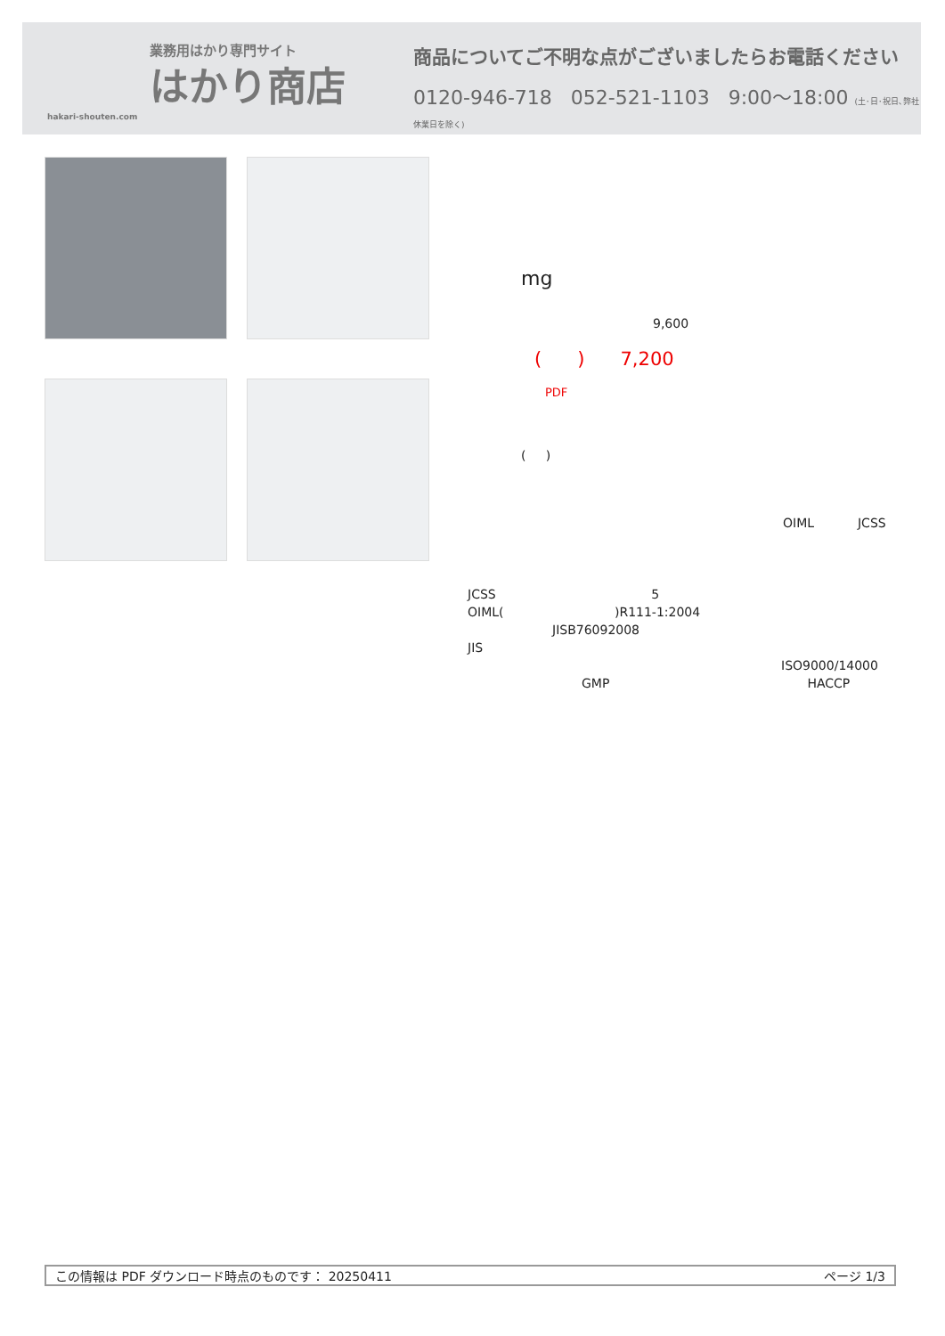業務用はかり専門サイト
はかり商店
hakari-shouten.com
商品についてご不明な点がございましたらお電話ください
0120-946-718 052-521-1103 9:00〜18:00 (土･日･祝日､弊社休業日を除く)
mg
9,600
( ) 7,200
PDF
( )
OIML JCSS
JCSS 5
OIML( )R111-1:2004
JISB76092008
JIS
ISO9000/14000
GMP HACCP
この情報は PDF ダウンロード時点のものです： 20250411 ページ 1/3